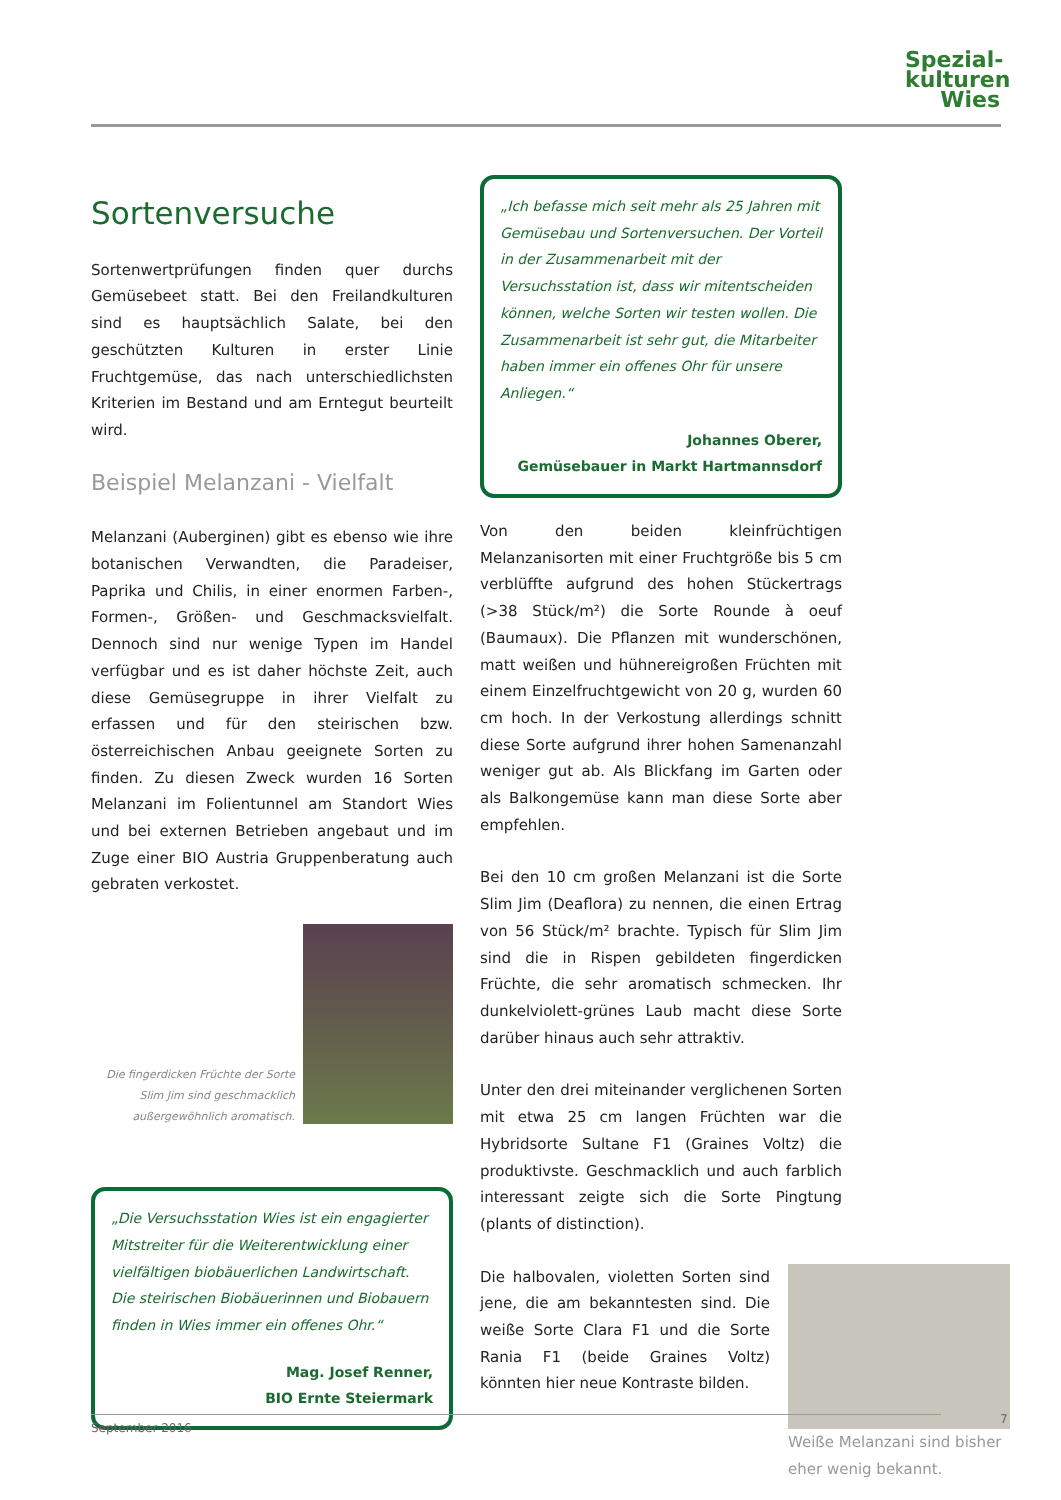Spezial-
kulturen
Wies
Sortenversuche
Sortenwertprüfungen finden quer durchs Gemüsebeet statt. Bei den Freilandkulturen sind es hauptsächlich Salate, bei den geschützten Kulturen in erster Linie Fruchtgemüse, das nach unterschiedlichsten Kriterien im Bestand und am Erntegut beurteilt wird.
Beispiel Melanzani - Vielfalt
Melanzani (Auberginen) gibt es ebenso wie ihre botanischen Verwandten, die Paradeiser, Paprika und Chilis, in einer enormen Farben-, Formen-, Größen- und Geschmacksvielfalt. Dennoch sind nur wenige Typen im Handel verfügbar und es ist daher höchste Zeit, auch diese Gemüsegruppe in ihrer Vielfalt zu erfassen und für den steirischen bzw. österreichischen Anbau geeignete Sorten zu finden. Zu diesen Zweck wurden 16 Sorten Melanzani im Folientunnel am Standort Wies und bei externen Betrieben angebaut und im Zuge einer BIO Austria Gruppenberatung auch gebraten verkostet.
Die fingerdicken Früchte der Sorte Slim Jim sind geschmacklich außergewöhnlich aromatisch.
„Die Versuchsstation Wies ist ein engagierter Mitstreiter für die Weiterentwicklung einer vielfältigen biobäuerlichen Landwirtschaft. Die steirischen Biobäuerinnen und Biobauern finden in Wies immer ein offenes Ohr.“
Mag. Josef Renner,
BIO Ernte Steiermark
„Ich befasse mich seit mehr als 25 Jahren mit Gemüsebau und Sortenversuchen. Der Vorteil in der Zusammenarbeit mit der Versuchsstation ist, dass wir mitentscheiden können, welche Sorten wir testen wollen. Die Zusammenarbeit ist sehr gut, die Mitarbeiter haben immer ein offenes Ohr für unsere Anliegen.“
Johannes Oberer,
Gemüsebauer in Markt Hartmannsdorf
Von den beiden kleinfrüchtigen Melanzanisorten mit einer Fruchtgröße bis 5 cm verblüffte aufgrund des hohen Stückertrags (>38 Stück/m²) die Sorte Rounde à oeuf (Baumaux). Die Pflanzen mit wunderschönen, matt weißen und hühnereigroßen Früchten mit einem Einzelfruchtgewicht von 20 g, wurden 60 cm hoch. In der Verkostung allerdings schnitt diese Sorte aufgrund ihrer hohen Samenanzahl weniger gut ab. Als Blickfang im Garten oder als Balkongemüse kann man diese Sorte aber empfehlen.
Bei den 10 cm großen Melanzani ist die Sorte Slim Jim (Deaflora) zu nennen, die einen Ertrag von 56 Stück/m² brachte. Typisch für Slim Jim sind die in Rispen gebildeten fingerdicken Früchte, die sehr aromatisch schmecken. Ihr dunkelviolett-grünes Laub macht diese Sorte darüber hinaus auch sehr attraktiv.
Unter den drei miteinander verglichenen Sorten mit etwa 25 cm langen Früchten war die Hybridsorte Sultane F1 (Graines Voltz) die produktivste. Geschmacklich und auch farblich interessant zeigte sich die Sorte Pingtung (plants of distinction).
Weiße Melanzani sind bisher eher wenig bekannt.
Die halbovalen, violetten Sorten sind jene, die am bekanntesten sind. Die weiße Sorte Clara F1 und die Sorte Rania F1 (beide Graines Voltz) könnten hier neue Kontraste bilden.
September 2016 7